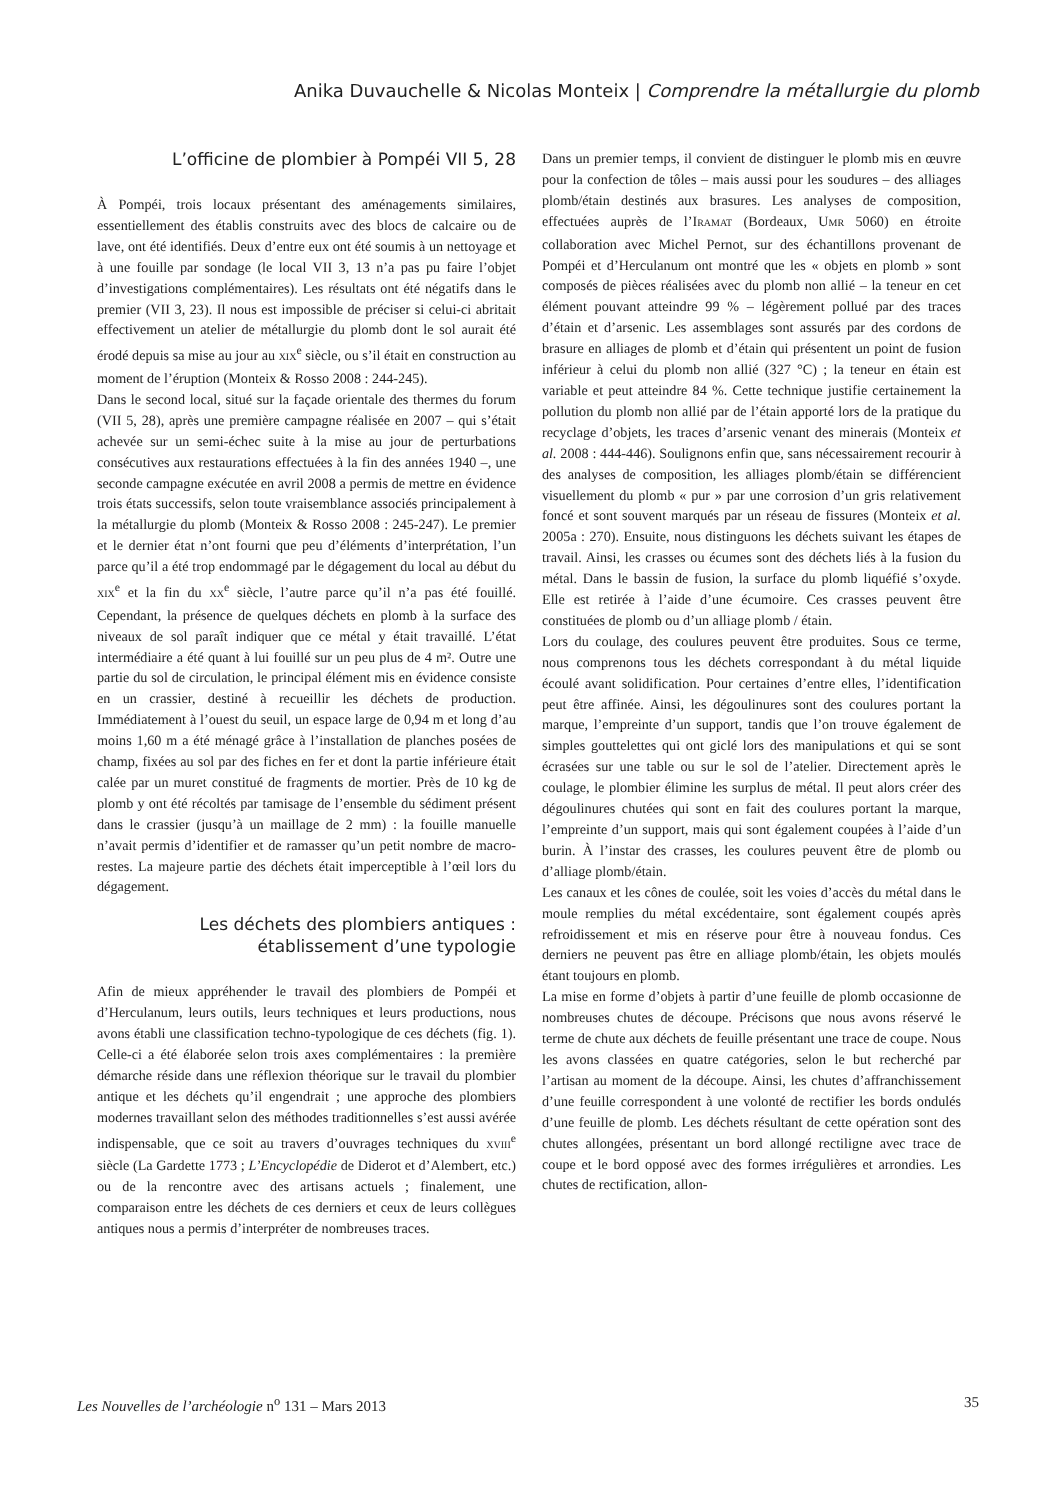Anika Duvauchelle & Nicolas Monteix | Comprendre la métallurgie du plomb
L’officine de plombier à Pompéi VII 5, 28
À Pompéi, trois locaux présentant des aménagements similaires, essentiellement des établis construits avec des blocs de calcaire ou de lave, ont été identifiés. Deux d’entre eux ont été soumis à un nettoyage et à une fouille par sondage (le local VII 3, 13 n’a pas pu faire l’objet d’investigations complémentaires). Les résultats ont été négatifs dans le premier (VII 3, 23). Il nous est impossible de préciser si celui-ci abritait effectivement un atelier de métallurgie du plomb dont le sol aurait été érodé depuis sa mise au jour au XIX<sup>e</sup> siècle, ou s’il était en construction au moment de l’éruption (Monteix & Rosso 2008 : 244-245).
Dans le second local, situé sur la façade orientale des thermes du forum (VII 5, 28), après une première campagne réalisée en 2007 – qui s’était achevée sur un semi-échec suite à la mise au jour de perturbations consécutives aux restaurations effectuées à la fin des années 1940 –, une seconde campagne exécutée en avril 2008 a permis de mettre en évidence trois états successifs, selon toute vraisemblance associés principalement à la métallurgie du plomb (Monteix & Rosso 2008 : 245-247). Le premier et le dernier état n’ont fourni que peu d’éléments d’interprétation, l’un parce qu’il a été trop endommagé par le dégagement du local au début du XIX<sup>e</sup> et la fin du XX<sup>e</sup> siècle, l’autre parce qu’il n’a pas été fouillé. Cependant, la présence de quelques déchets en plomb à la surface des niveaux de sol paraît indiquer que ce métal y était travaillé. L’état intermédiaire a été quant à lui fouillé sur un peu plus de 4 m². Outre une partie du sol de circulation, le principal élément mis en évidence consiste en un crassier, destiné à recueillir les déchets de production. Immédiatement à l’ouest du seuil, un espace large de 0,94 m et long d’au moins 1,60 m a été ménagé grâce à l’installation de planches posées de champ, fixées au sol par des fiches en fer et dont la partie inférieure était calée par un muret constitué de fragments de mortier. Près de 10 kg de plomb y ont été récoltés par tamisage de l’ensemble du sédiment présent dans le crassier (jusqu’à un maillage de 2 mm) : la fouille manuelle n’avait permis d’identifier et de ramasser qu’un petit nombre de macro-restes. La majeure partie des déchets était imperceptible à l’œil lors du dégagement.
Les déchets des plombiers antiques :
établissement d’une typologie
Afin de mieux appréhender le travail des plombiers de Pompéi et d’Herculanum, leurs outils, leurs techniques et leurs productions, nous avons établi une classification techno-typologique de ces déchets (fig. 1). Celle-ci a été élaborée selon trois axes complémentaires : la première démarche réside dans une réflexion théorique sur le travail du plombier antique et les déchets qu’il engendrait ; une approche des plombiers modernes travaillant selon des méthodes traditionnelles s’est aussi avérée indispensable, que ce soit au travers d’ouvrages techniques du XVIII<sup>e</sup> siècle (La Gardette 1773 ; L’Encyclopédie de Diderot et d’Alembert, etc.) ou de la rencontre avec des artisans actuels ; finalement, une comparaison entre les déchets de ces derniers et ceux de leurs collègues antiques nous a permis d’interpréter de nombreuses traces.
Dans un premier temps, il convient de distinguer le plomb mis en œuvre pour la confection de tôles – mais aussi pour les soudures – des alliages plomb/étain destinés aux brasures. Les analyses de composition, effectuées auprès de l’IRAMAT (Bordeaux, UMR 5060) en étroite collaboration avec Michel Pernot, sur des échantillons provenant de Pompéi et d’Herculanum ont montré que les « objets en plomb » sont composés de pièces réalisées avec du plomb non allié – la teneur en cet élément pouvant atteindre 99 % – légèrement pollué par des traces d’étain et d’arsenic. Les assemblages sont assurés par des cordons de brasure en alliages de plomb et d’étain qui présentent un point de fusion inférieur à celui du plomb non allié (327 °C) ; la teneur en étain est variable et peut atteindre 84 %. Cette technique justifie certainement la pollution du plomb non allié par de l’étain apporté lors de la pratique du recyclage d’objets, les traces d’arsenic venant des minerais (Monteix et al. 2008 : 444-446). Soulignons enfin que, sans nécessairement recourir à des analyses de composition, les alliages plomb/étain se différencient visuellement du plomb « pur » par une corrosion d’un gris relativement foncé et sont souvent marqués par un réseau de fissures (Monteix et al. 2005a : 270). Ensuite, nous distinguons les déchets suivant les étapes de travail. Ainsi, les crasses ou écumes sont des déchets liés à la fusion du métal. Dans le bassin de fusion, la surface du plomb liquéfié s’oxyde. Elle est retirée à l’aide d’une écumoire. Ces crasses peuvent être constituées de plomb ou d’un alliage plomb / étain.
Lors du coulage, des coulures peuvent être produites. Sous ce terme, nous comprenons tous les déchets correspondant à du métal liquide écoulé avant solidification. Pour certaines d’entre elles, l’identification peut être affinée. Ainsi, les dégoulinures sont des coulures portant la marque, l’empreinte d’un support, tandis que l’on trouve également de simples gouttelettes qui ont giclé lors des manipulations et qui se sont écrasées sur une table ou sur le sol de l’atelier. Directement après le coulage, le plombier élimine les surplus de métal. Il peut alors créer des dégoulinures chutées qui sont en fait des coulures portant la marque, l’empreinte d’un support, mais qui sont également coupées à l’aide d’un burin. À l’instar des crasses, les coulures peuvent être de plomb ou d’alliage plomb/étain.
Les canaux et les cônes de coulée, soit les voies d’accès du métal dans le moule remplies du métal excédentaire, sont également coupés après refroidissement et mis en réserve pour être à nouveau fondus. Ces derniers ne peuvent pas être en alliage plomb/étain, les objets moulés étant toujours en plomb.
La mise en forme d’objets à partir d’une feuille de plomb occasionne de nombreuses chutes de découpe. Précisons que nous avons réservé le terme de chute aux déchets de feuille présentant une trace de coupe. Nous les avons classées en quatre catégories, selon le but recherché par l’artisan au moment de la découpe. Ainsi, les chutes d’affranchissement d’une feuille correspondent à une volonté de rectifier les bords ondulés d’une feuille de plomb. Les déchets résultant de cette opération sont des chutes allongées, présentant un bord allongé rectiligne avec trace de coupe et le bord opposé avec des formes irrégulières et arrondies. Les chutes de rectification, allon-
Les Nouvelles de l’archéologie n<sup>o</sup> 131 – Mars 2013 35